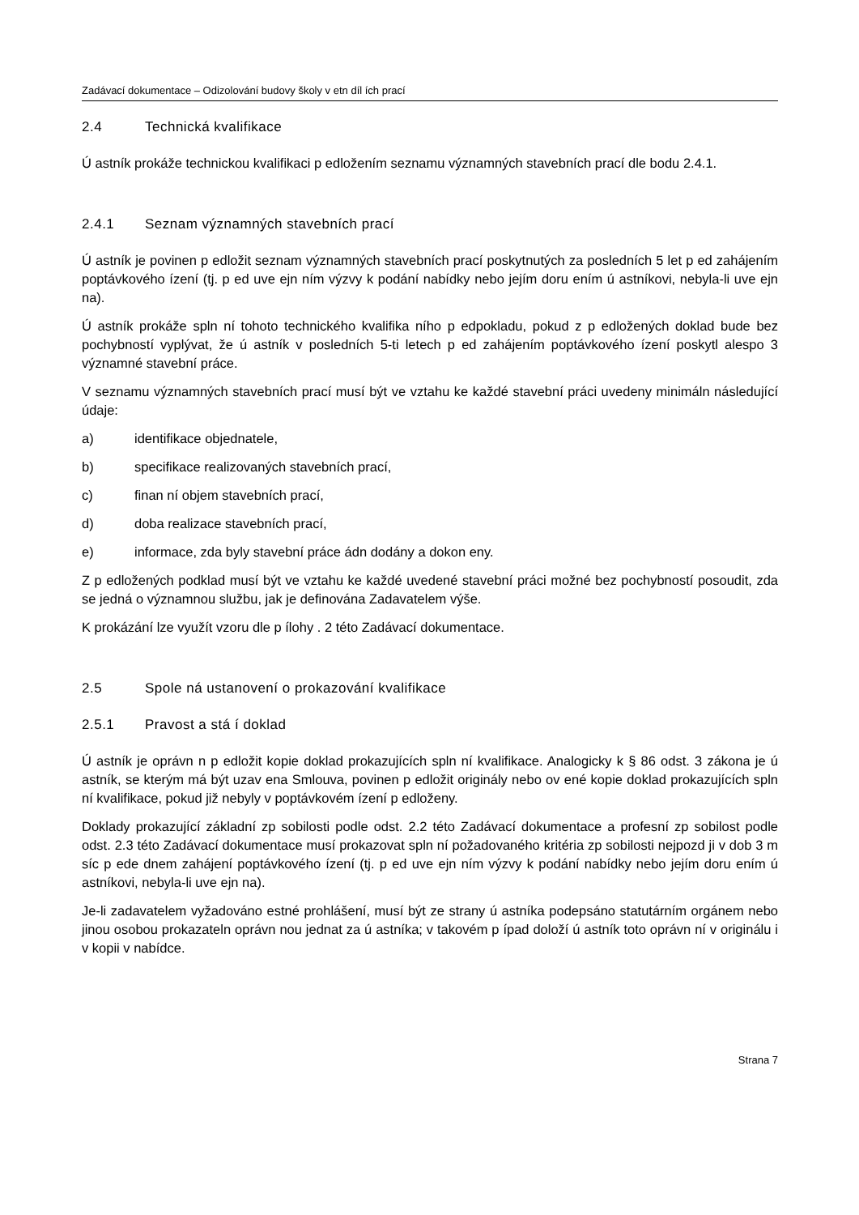Zadávací dokumentace – Odizolování budovy školy v etn díl ích prací
2.4 Technická kvalifikace
Ú astník prokáže technickou kvalifikaci p edložením seznamu významných stavebních prací dle bodu 2.4.1.
2.4.1 Seznam významných stavebních prací
Ú astník je povinen p edložit seznam významných stavebních prací poskytnutých za posledních 5 let p ed zahájením poptávkového ízení (tj. p ed uve ejn ním výzvy k podání nabídky nebo jejím doru ením ú astníkovi, nebyla-li uve ejn na).
Ú astník prokáže spln ní tohoto technického kvalifika ního p edpokladu, pokud z p edložených doklad bude bez pochybností vyplývat, že ú astník v posledních 5-ti letech p ed zahájením poptávkového ízení poskytl alespo 3 významné stavební práce.
V seznamu významných stavebních prací musí být ve vztahu ke každé stavební práci uvedeny minimáln následující údaje:
a) identifikace objednatele,
b) specifikace realizovaných stavebních prací,
c) finan ní objem stavebních prací,
d) doba realizace stavebních prací,
e) informace, zda byly stavební práce ádn dodány a dokon eny.
Z p edložených podklad musí být ve vztahu ke každé uvedené stavební práci možné bez pochybností posoudit, zda se jedná o významnou službu, jak je definována Zadavatelem výše.
K prokázání lze využít vzoru dle p ílohy . 2 této Zadávací dokumentace.
2.5 Spole ná ustanovení o prokazování kvalifikace
2.5.1 Pravost a stá í doklad
Ú astník je oprávn n p edložit kopie doklad prokazujících spln ní kvalifikace. Analogicky k § 86 odst. 3 zákona je ú astník, se kterým má být uzav ena Smlouva, povinen p edložit originály nebo ov ené kopie doklad prokazujících spln ní kvalifikace, pokud již nebyly v poptávkovém ízení p edloženy.
Doklady prokazující základní zp sobilosti podle odst. 2.2 této Zadávací dokumentace a profesní zp sobilost podle odst. 2.3 této Zadávací dokumentace musí prokazovat spln ní požadovaného kritéria zp sobilosti nejpozd ji v dob 3 m síc p ede dnem zahájení poptávkového ízení (tj. p ed uve ejn ním výzvy k podání nabídky nebo jejím doru ením ú astníkovi, nebyla-li uve ejn na).
Je-li zadavatelem vyžadováno estné prohlášení, musí být ze strany ú astníka podepsáno statutárním orgánem nebo jinou osobou prokazateln oprávn nou jednat za ú astníka; v takovém p ípad doloží ú astník toto oprávn ní v originálu i v kopii v nabídce.
Strana 7